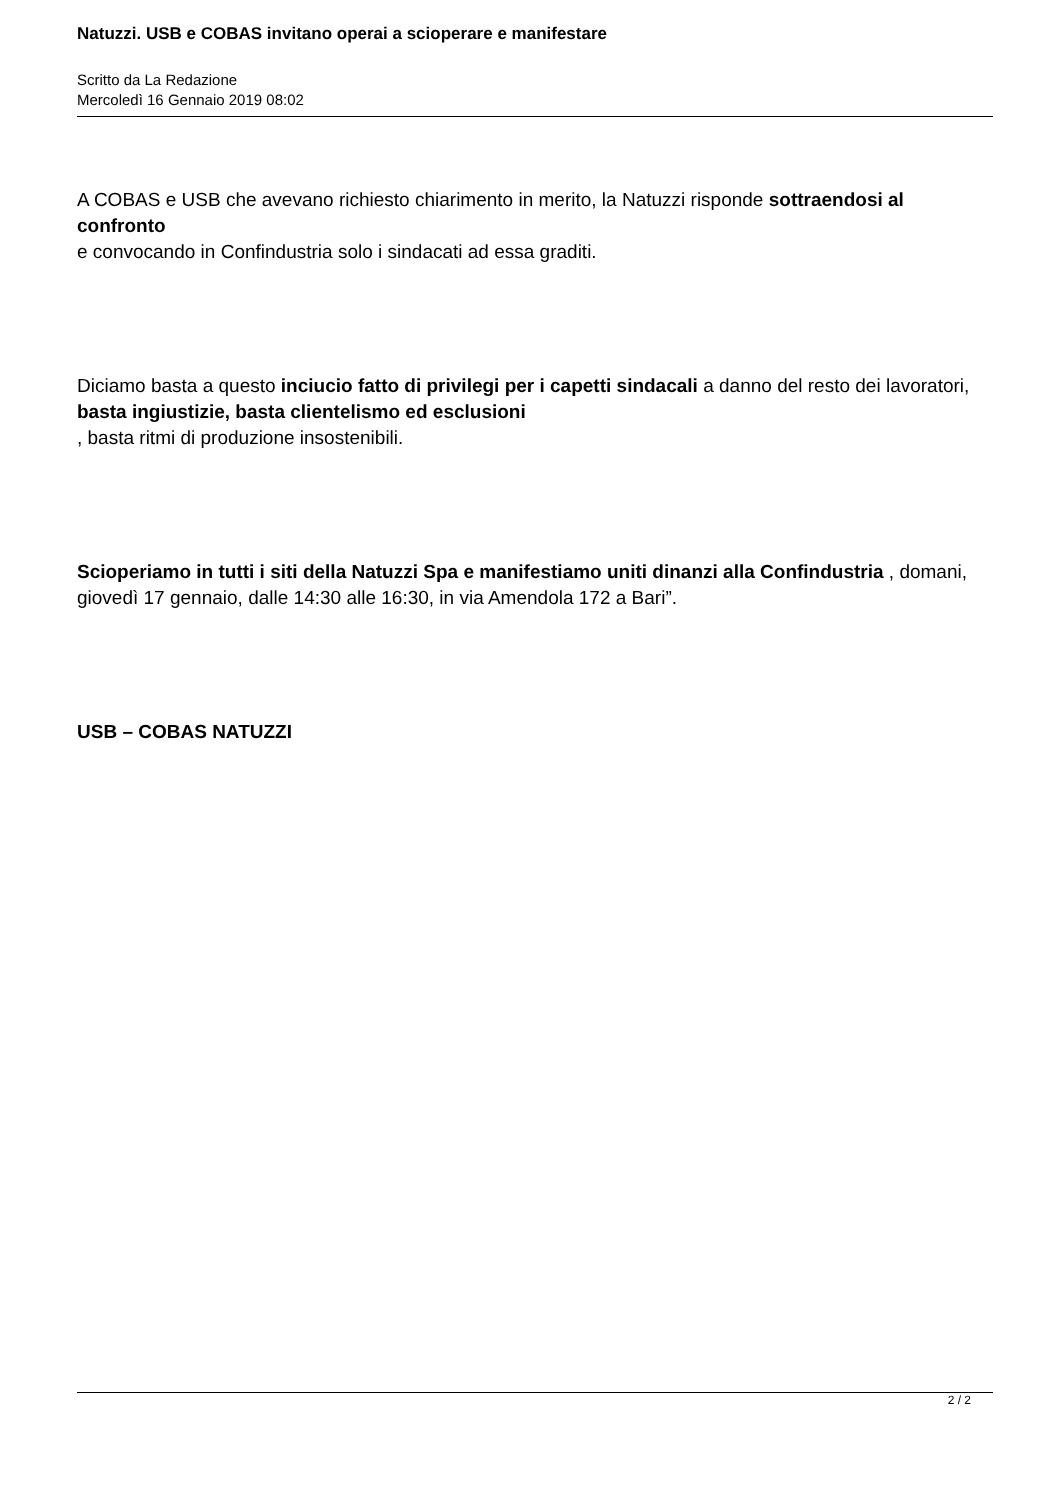Natuzzi. USB e COBAS invitano operai a scioperare e manifestare
Scritto da La Redazione
Mercoledì 16 Gennaio 2019 08:02
A COBAS e USB che avevano richiesto chiarimento in merito, la Natuzzi risponde sottraendosi al confronto
e convocando in Confindustria solo i sindacati ad essa graditi.
Diciamo basta a questo inciucio fatto di privilegi per i capetti sindacali a danno del resto dei lavoratori, basta ingiustizie, basta clientelismo ed esclusioni
, basta ritmi di produzione insostenibili.
Scioperiamo in tutti i siti della Natuzzi Spa e manifestiamo uniti dinanzi alla Confindustria , domani, giovedì 17 gennaio, dalle 14:30 alle 16:30, in via Amendola 172 a Bari”.
USB – COBAS NATUZZI
2 / 2